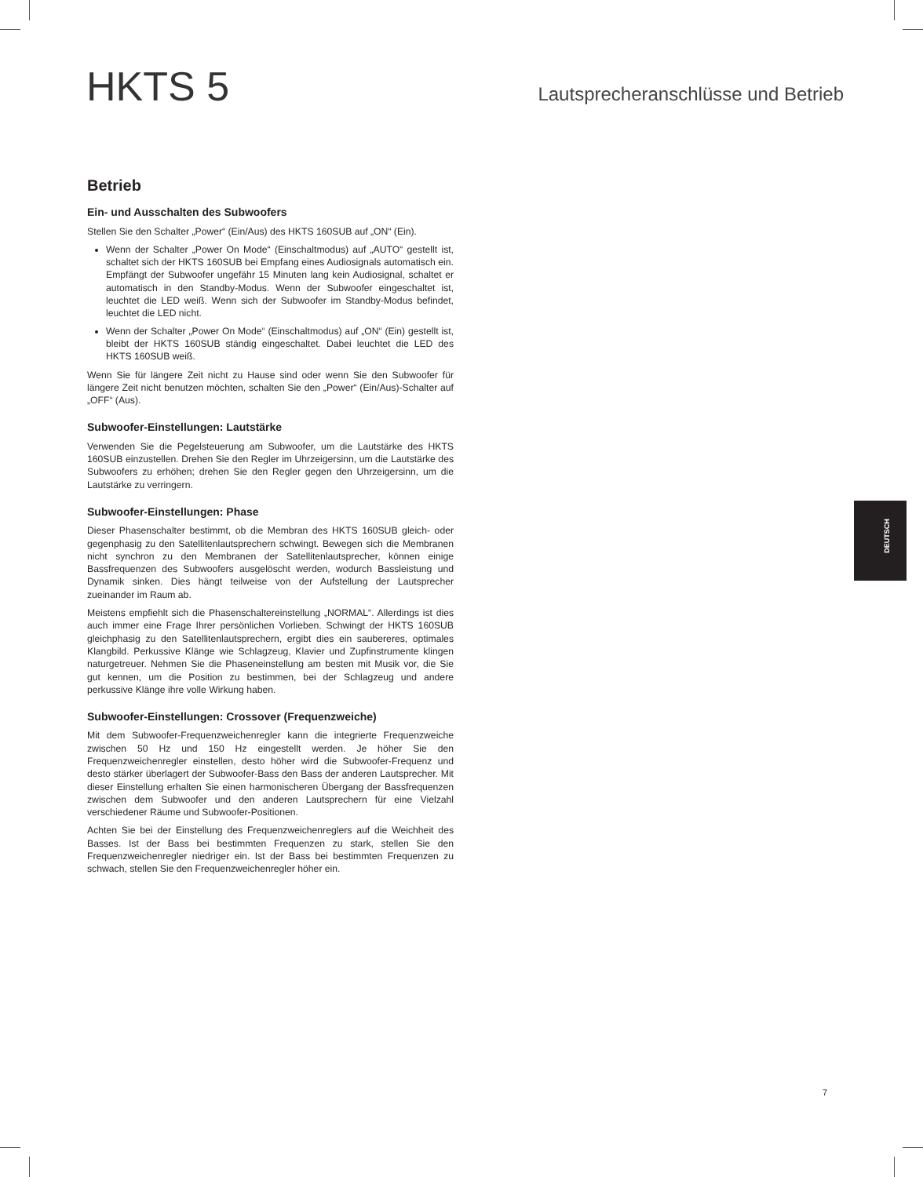HKTS 5
Lautsprecheranschlüsse und Betrieb
Betrieb
Ein- und Ausschalten des Subwoofers
Stellen Sie den Schalter „Power“ (Ein/Aus) des HKTS 160SUB auf „ON“ (Ein).
Wenn der Schalter „Power On Mode“ (Einschaltmodus) auf „AUTO“ gestellt ist, schaltet sich der HKTS 160SUB bei Empfang eines Audiosignals automatisch ein. Empfängt der Subwoofer ungefähr 15 Minuten lang kein Audiosignal, schaltet er automatisch in den Standby-Modus. Wenn der Subwoofer eingeschaltet ist, leuchtet die LED weiß. Wenn sich der Subwoofer im Standby-Modus befindet, leuchtet die LED nicht.
Wenn der Schalter „Power On Mode“ (Einschaltmodus) auf „ON“ (Ein) gestellt ist, bleibt der HKTS 160SUB ständig eingeschaltet. Dabei leuchtet die LED des HKTS 160SUB weiß.
Wenn Sie für längere Zeit nicht zu Hause sind oder wenn Sie den Subwoofer für längere Zeit nicht benutzen möchten, schalten Sie den „Power“ (Ein/Aus)-Schalter auf „OFF“ (Aus).
Subwoofer-Einstellungen: Lautstärke
Verwenden Sie die Pegelsteuerung am Subwoofer, um die Lautstärke des HKTS 160SUB einzustellen. Drehen Sie den Regler im Uhrzeigersinn, um die Lautstärke des Subwoofers zu erhöhen; drehen Sie den Regler gegen den Uhrzeigersinn, um die Lautstärke zu verringern.
Subwoofer-Einstellungen: Phase
Dieser Phasenschalter bestimmt, ob die Membran des HKTS 160SUB gleich- oder gegenphasig zu den Satellitenlautsprechern schwingt. Bewegen sich die Membranen nicht synchron zu den Membranen der Satellitenlautsprecher, können einige Bassfrequenzen des Subwoofers ausgelöscht werden, wodurch Bassleistung und Dynamik sinken. Dies hängt teilweise von der Aufstellung der Lautsprecher zueinander im Raum ab.
Meistens empfiehlt sich die Phasenschaltereinstellung „NORMAL“. Allerdings ist dies auch immer eine Frage Ihrer persönlichen Vorlieben. Schwingt der HKTS 160SUB gleichphasig zu den Satellitenlautsprechern, ergibt dies ein saubereres, optimales Klangbild. Perkussive Klänge wie Schlagzeug, Klavier und Zupfinstrumente klingen naturgetreuer. Nehmen Sie die Phaseneinstellung am besten mit Musik vor, die Sie gut kennen, um die Position zu bestimmen, bei der Schlagzeug und andere perkussive Klänge ihre volle Wirkung haben.
Subwoofer-Einstellungen: Crossover (Frequenzweiche)
Mit dem Subwoofer-Frequenzweichenregler kann die integrierte Frequenzweiche zwischen 50 Hz und 150 Hz eingestellt werden. Je höher Sie den Frequenzweichenregler einstellen, desto höher wird die Subwoofer-Frequenz und desto stärker überlagert der Subwoofer-Bass den Bass der anderen Lautsprecher. Mit dieser Einstellung erhalten Sie einen harmonischeren Übergang der Bassfrequenzen zwischen dem Subwoofer und den anderen Lautsprechern für eine Vielzahl verschiedener Räume und Subwoofer-Positionen.
Achten Sie bei der Einstellung des Frequenzweichenreglers auf die Weichheit des Basses. Ist der Bass bei bestimmten Frequenzen zu stark, stellen Sie den Frequenzweichenregler niedriger ein. Ist der Bass bei bestimmten Frequenzen zu schwach, stellen Sie den Frequenzweichenregler höher ein.
DEUTSCH
7